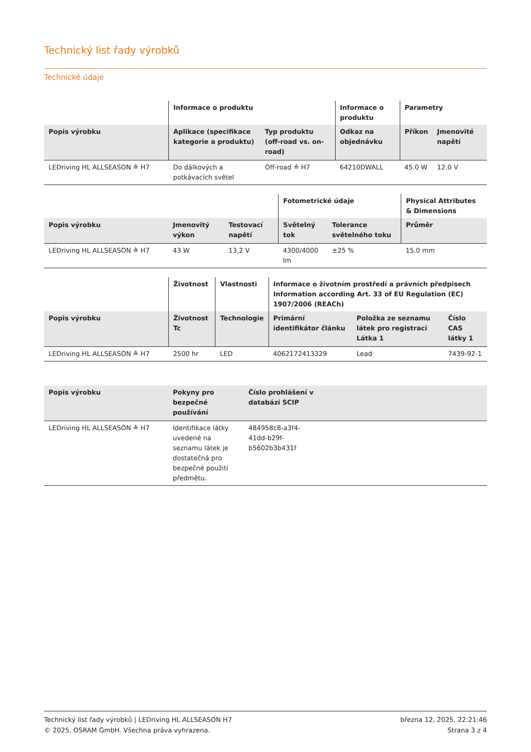Technický list řady výrobků
Technické údaje
| | Informace o produktu | | Informace o produktu | Parametry | |
| --- | --- | --- | --- | --- | --- |
| Popis výrobku | Aplikace (specifikace kategorie a produktu) | Typ produktu (off-road vs. on-road) | Odkaz na objednávku | Příkon | Jmenovité napětí |
| LEDriving HL ALLSEASON ≙ H7 | Do dálkových a potkávacích světel | Off-road ≙ H7 | 64210DWALL | 45.0 W | 12.0 V |
| | | | Fotometrické údaje | | Physical Attributes & Dimensions |
| --- | --- | --- | --- | --- | --- |
| Popis výrobku | Jmenovitý výkon | Testovací napětí | Světelný tok | Tolerance světelného toku | Průměr |
| LEDriving HL ALLSEASON ≙ H7 | 43 W | 13,2 V | 4300/4000 lm | ±25 % | 15.0 mm |
| | Životnost | Vlastnosti | Informace o životním prostředí a právních předpisech Information according Art. 33 of EU Regulation (EC) 1907/2006 (REACh) | | |
| --- | --- | --- | --- | --- | --- |
| Popis výrobku | Životnost Tc | Technologie | Primární identifikátor článku | Položka ze seznamu látek pro registraci Látka 1 | Číslo CAS látky 1 |
| LEDriving HL ALLSEASON ≙ H7 | 2500 hr | LED | 4062172413329 | Lead | 7439-92-1 |
| Popis výrobku | Pokyny pro bezpečné používání | Číslo prohlášení v databázi SCIP | |
| --- | --- | --- | --- |
| LEDriving HL ALLSEASON ≙ H7 | Identifikace látky uvedené na seznamu látek je dostatečná pro bezpečné použití předmětu. | 484958c8-a3f4-41dd-b29f-b5602b3b431f | |
Technický list řady výrobků | LEDriving HL ALLSEASON H7
© 2025, OSRAM GmbH. Všechna práva vyhrazena.
března 12, 2025, 22:21:46
Strana 3 z 4